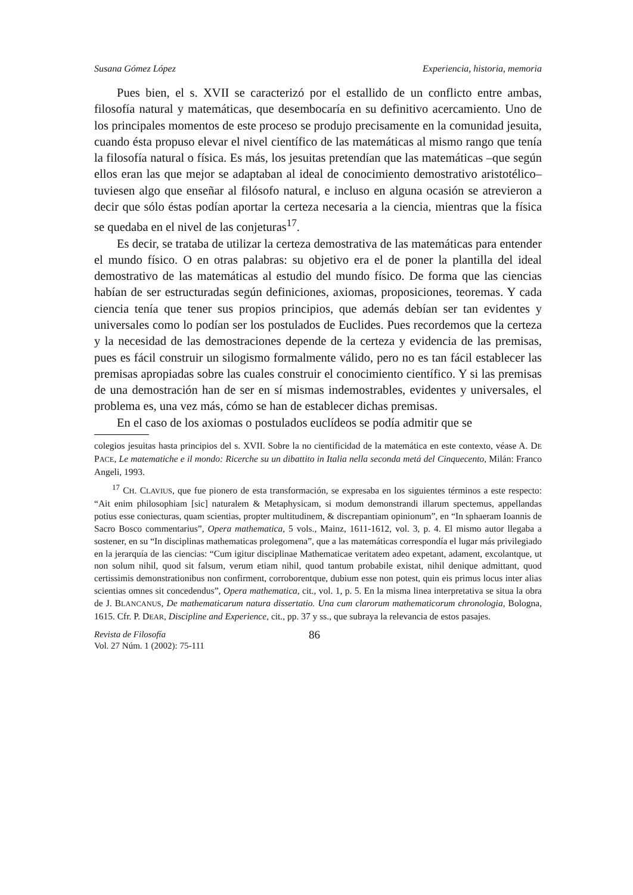Susana Gómez López Experiencia, historia, memoria
Pues bien, el s. XVII se caracterizó por el estallido de un conflicto entre ambas, filosofía natural y matemáticas, que desembocaría en su definitivo acercamiento. Uno de los principales momentos de este proceso se produjo precisamente en la comunidad jesuita, cuando ésta propuso elevar el nivel científico de las matemáticas al mismo rango que tenía la filosofía natural o física. Es más, los jesuitas pretendían que las matemáticas –que según ellos eran las que mejor se adaptaban al ideal de conocimiento demostrativo aristotélico– tuviesen algo que enseñar al filósofo natural, e incluso en alguna ocasión se atrevieron a decir que sólo éstas podían aportar la certeza necesaria a la ciencia, mientras que la física se quedaba en el nivel de las conjeturas<sup>17</sup>.
Es decir, se trataba de utilizar la certeza demostrativa de las matemáticas para entender el mundo físico. O en otras palabras: su objetivo era el de poner la plantilla del ideal demostrativo de las matemáticas al estudio del mundo físico. De forma que las ciencias habían de ser estructuradas según definiciones, axiomas, proposiciones, teoremas. Y cada ciencia tenía que tener sus propios principios, que además debían ser tan evidentes y universales como lo podían ser los postulados de Euclides. Pues recordemos que la certeza y la necesidad de las demostraciones depende de la certeza y evidencia de las premisas, pues es fácil construir un silogismo formalmente válido, pero no es tan fácil establecer las premisas apropiadas sobre las cuales construir el conocimiento científico. Y si las premisas de una demostración han de ser en sí mismas indemostrables, evidentes y universales, el problema es, una vez más, cómo se han de establecer dichas premisas.
En el caso de los axiomas o postulados euclídeos se podía admitir que se
colegios jesuitas hasta principios del s. XVII. Sobre la no cientificidad de la matemática en este contexto, véase A. DE PACE, Le matematiche e il mondo: Ricerche su un dibattito in Italia nella seconda metá del Cinquecento, Milán: Franco Angeli, 1993.
<sup>17</sup> CH. CLAVIUS, que fue pionero de esta transformación, se expresaba en los siguientes términos a este respecto: “Ait enim philosophiam [sic] naturalem & Metaphysicam, si modum demonstrandi illarum spectemus, appellandas potius esse coniecturas, quam scientias, propter multitudinem, & discrepantiam opinionum”, en “In sphaeram Ioannis de Sacro Bosco commentarius”, Opera mathematica, 5 vols., Mainz, 1611-1612, vol. 3, p. 4. El mismo autor llegaba a sostener, en su “In disciplinas mathematicas prolegomena”, que a las matemáticas correspondía el lugar más privilegiado en la jerarquía de las ciencias: “Cum igitur disciplinae Mathematicae veritatem adeo expetant, adament, excolantque, ut non solum nihil, quod sit falsum, verum etiam nihil, quod tantum probabile existat, nihil denique admittant, quod certissimis demonstrationibus non confirment, corroborentque, dubium esse non potest, quin eis primus locus inter alias scientias omnes sit concedendus”, Opera mathematica, cit., vol. 1, p. 5. En la misma linea interpretativa se situa la obra de J. BLANCANUS, De mathematicarum natura dissertatio. Una cum clarorum mathematicorum chronologia, Bologna, 1615. Cfr. P. DEAR, Discipline and Experience, cit., pp. 37 y ss., que subraya la relevancia de estos pasajes.
Revista de Filosofía
Vol. 27 Núm. 1 (2002): 75-111
86